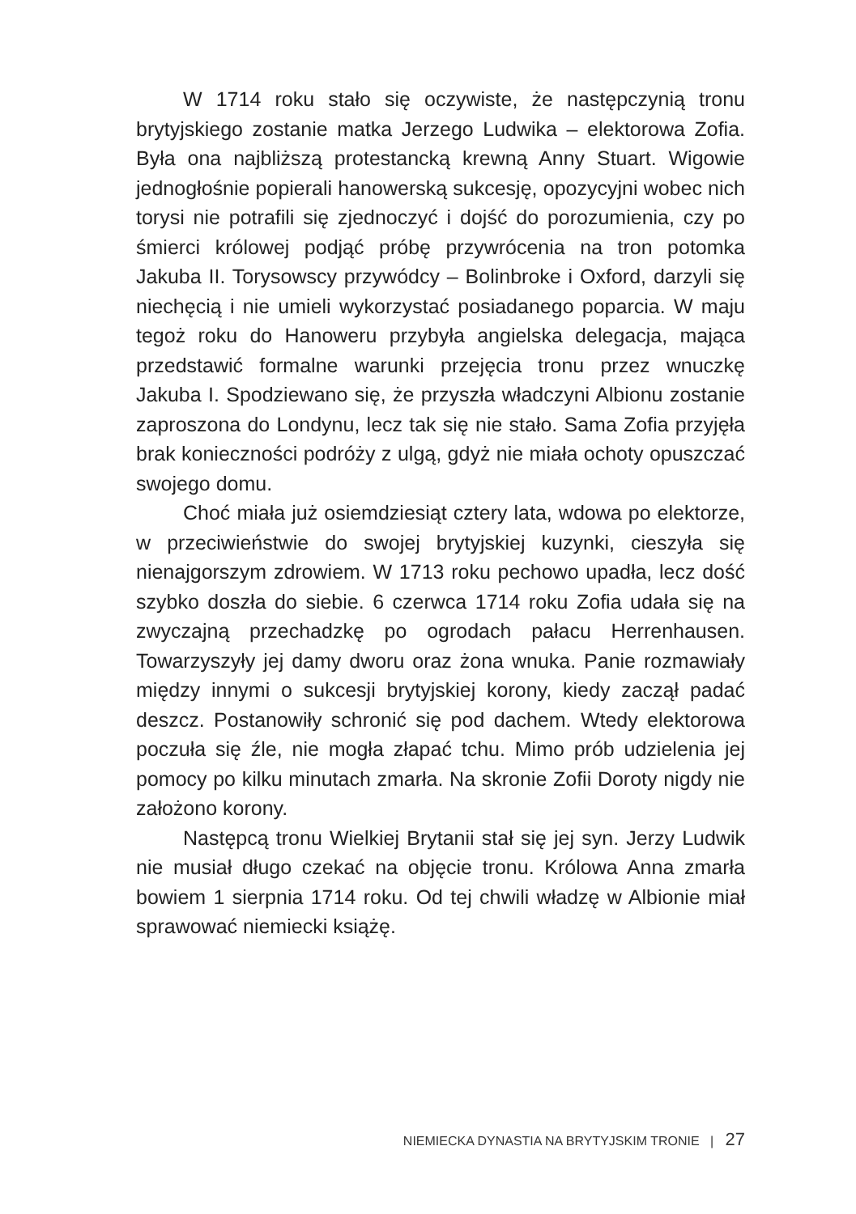W 1714 roku stało się oczywiste, że następczynią tronu brytyjskiego zostanie matka Jerzego Ludwika – elektorowa Zofia. Była ona najbliższą protestancką krewną Anny Stuart. Wigowie jednogłośnie popierali hanowerską sukcesję, opozycyjni wobec nich torysi nie potrafili się zjednoczyć i dojść do porozumienia, czy po śmierci królowej podjąć próbę przywrócenia na tron potomka Jakuba II. Torysowscy przywódcy – Bolinbroke i Oxford, darzyli się niechęcią i nie umieli wykorzystać posiadanego poparcia. W maju tegoż roku do Hanoweru przybyła angielska delegacja, mająca przedstawić formalne warunki przejęcia tronu przez wnuczkę Jakuba I. Spodziewano się, że przyszła władczyni Albionu zostanie zaproszona do Londynu, lecz tak się nie stało. Sama Zofia przyjęła brak konieczności podróży z ulgą, gdyż nie miała ochoty opuszczać swojego domu.
Choć miała już osiemdziesiąt cztery lata, wdowa po elektorze, w przeciwieństwie do swojej brytyjskiej kuzynki, cieszyła się nienajgorszym zdrowiem. W 1713 roku pechowo upadła, lecz dość szybko doszła do siebie. 6 czerwca 1714 roku Zofia udała się na zwyczajną przechadzkę po ogrodach pałacu Herrenhausen. Towarzyszyły jej damy dworu oraz żona wnuka. Panie rozmawiały między innymi o sukcesji brytyjskiej korony, kiedy zaczął padać deszcz. Postanowiły schronić się pod dachem. Wtedy elektorowa poczuła się źle, nie mogła złapać tchu. Mimo prób udzielenia jej pomocy po kilku minutach zmarła. Na skronie Zofii Doroty nigdy nie założono korony.
Następcą tronu Wielkiej Brytanii stał się jej syn. Jerzy Ludwik nie musiał długo czekać na objęcie tronu. Królowa Anna zmarła bowiem 1 sierpnia 1714 roku. Od tej chwili władzę w Albionie miał sprawować niemiecki książę.
NIEMIECKA DYNASTIA NA BRYTYJSKIM TRONIE | 27